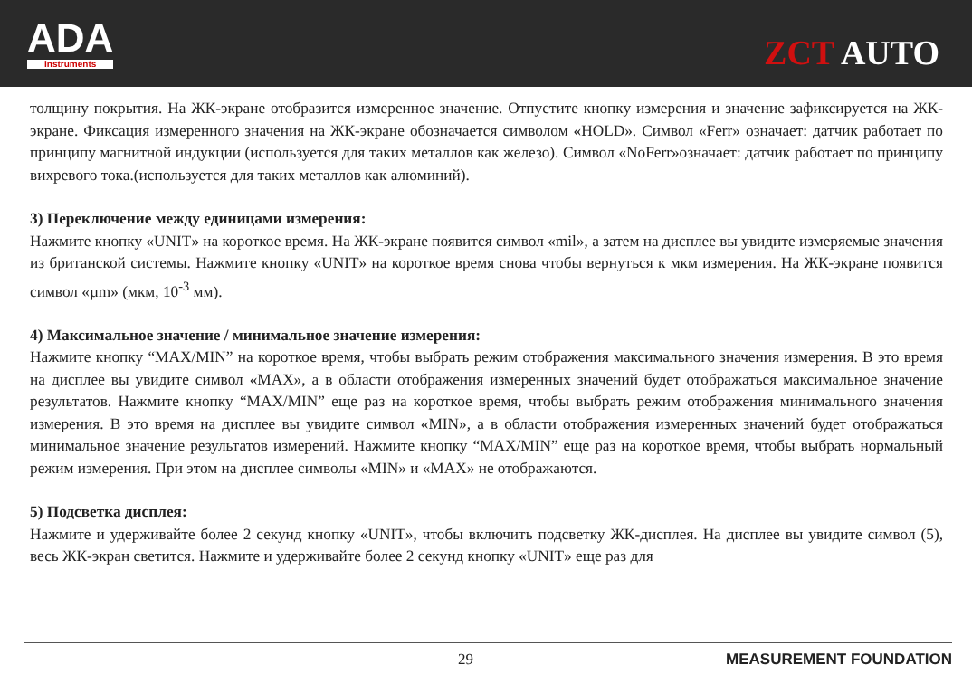ADA
Instruments
ZCT AUTO
толщину покрытия. На ЖК-экране отобразится измеренное значение. Отпустите кнопку измерения и значение зафиксируется на ЖК-экране. Фиксация измеренного значения на ЖК-экране обозначается символом «HOLD». Символ «Ferr» означает: датчик работает по принципу магнитной индукции (используется для таких металлов как железо). Символ «NoFerr»означает: датчик работает по принципу вихревого тока.(используется для таких металлов как алюминий).
3) Переключение между единицами измерения:
Нажмите кнопку «UNIT» на короткое время. На ЖК-экране появится символ «mil», а затем на дисплее вы увидите измеряемые значения из британской системы. Нажмите кнопку «UNIT» на короткое время снова чтобы вернуться к мкм измерения. На ЖК-экране появится символ «µm» (мкм, 10<sup>-3</sup> мм).
4) Максимальное значение / минимальное значение измерения:
Нажмите кнопку “MAX/MIN” на короткое время, чтобы выбрать режим отображения максимального значения измерения. В это время на дисплее вы увидите символ «MAX», а в области отображения измеренных значений будет отображаться максимальное значение результатов. Нажмите кнопку “MAX/MIN” еще раз на короткое время, чтобы выбрать режим отображения минимального значения измерения. В это время на дисплее вы увидите символ «MIN», а в области отображения измеренных значений будет отображаться минимальное значение результатов измерений. Нажмите кнопку “MAX/MIN” еще раз на короткое время, чтобы выбрать нормальный режим измерения. При этом на дисплее символы «MIN» и «MAX» не отображаются.
5) Подсветка дисплея:
Нажмите и удерживайте более 2 секунд кнопку «UNIT», чтобы включить подсветку ЖК-дисплея. На дисплее вы увидите символ (5), весь ЖК-экран светится. Нажмите и удерживайте более 2 секунд кнопку «UNIT» еще раз для
29 MEASUREMENT FOUNDATION